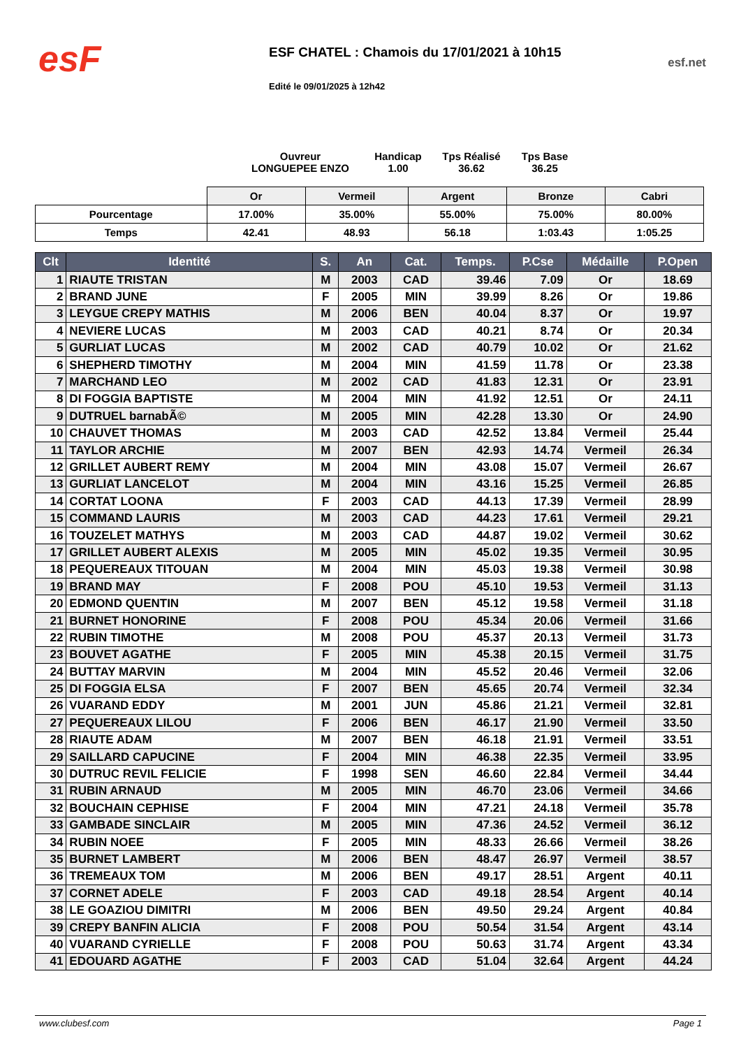esF
ESF CHATEL : Chamois du 17/01/2021 à 10h15
Edité le 09/01/2025 à 12h42
esf.net
Ouvreur
LONGUEPEE ENZO
Handicap
1.00
Tps Réalisé
36.62
Tps Base
36.25
| | Or | Vermeil | Argent | Bronze | Cabri |
| Pourcentage | 17.00% | 35.00% | 55.00% | 75.00% | 80.00% |
| Temps | 42.41 | 48.93 | 56.18 | 1:03.43 | 1:05.25 |
| Clt | Identité | S. | An | Cat. | Temps. | P.Cse | Médaille | P.Open |
| --- | --- | --- | --- | --- | --- | --- | --- | --- |
| 1 | RIAUTE TRISTAN | M | 2003 | CAD | 39.46 | 7.09 | Or | 18.69 |
| 2 | BRAND JUNE | F | 2005 | MIN | 39.99 | 8.26 | Or | 19.86 |
| 3 | LEYGUE CREPY MATHIS | M | 2006 | BEN | 40.04 | 8.37 | Or | 19.97 |
| 4 | NEVIERE LUCAS | M | 2003 | CAD | 40.21 | 8.74 | Or | 20.34 |
| 5 | GURLIAT LUCAS | M | 2002 | CAD | 40.79 | 10.02 | Or | 21.62 |
| 6 | SHEPHERD TIMOTHY | M | 2004 | MIN | 41.59 | 11.78 | Or | 23.38 |
| 7 | MARCHAND LEO | M | 2002 | CAD | 41.83 | 12.31 | Or | 23.91 |
| 8 | DI FOGGIA BAPTISTE | M | 2004 | MIN | 41.92 | 12.51 | Or | 24.11 |
| 9 | DUTRUEL barnabÃ© | M | 2005 | MIN | 42.28 | 13.30 | Or | 24.90 |
| 10 | CHAUVET THOMAS | M | 2003 | CAD | 42.52 | 13.84 | Vermeil | 25.44 |
| 11 | TAYLOR ARCHIE | M | 2007 | BEN | 42.93 | 14.74 | Vermeil | 26.34 |
| 12 | GRILLET AUBERT REMY | M | 2004 | MIN | 43.08 | 15.07 | Vermeil | 26.67 |
| 13 | GURLIAT LANCELOT | M | 2004 | MIN | 43.16 | 15.25 | Vermeil | 26.85 |
| 14 | CORTAT LOONA | F | 2003 | CAD | 44.13 | 17.39 | Vermeil | 28.99 |
| 15 | COMMAND LAURIS | M | 2003 | CAD | 44.23 | 17.61 | Vermeil | 29.21 |
| 16 | TOUZELET MATHYS | M | 2003 | CAD | 44.87 | 19.02 | Vermeil | 30.62 |
| 17 | GRILLET AUBERT ALEXIS | M | 2005 | MIN | 45.02 | 19.35 | Vermeil | 30.95 |
| 18 | PEQUEREAUX TITOUAN | M | 2004 | MIN | 45.03 | 19.38 | Vermeil | 30.98 |
| 19 | BRAND MAY | F | 2008 | POU | 45.10 | 19.53 | Vermeil | 31.13 |
| 20 | EDMOND QUENTIN | M | 2007 | BEN | 45.12 | 19.58 | Vermeil | 31.18 |
| 21 | BURNET HONORINE | F | 2008 | POU | 45.34 | 20.06 | Vermeil | 31.66 |
| 22 | RUBIN TIMOTHE | M | 2008 | POU | 45.37 | 20.13 | Vermeil | 31.73 |
| 23 | BOUVET AGATHE | F | 2005 | MIN | 45.38 | 20.15 | Vermeil | 31.75 |
| 24 | BUTTAY MARVIN | M | 2004 | MIN | 45.52 | 20.46 | Vermeil | 32.06 |
| 25 | DI FOGGIA ELSA | F | 2007 | BEN | 45.65 | 20.74 | Vermeil | 32.34 |
| 26 | VUARAND EDDY | M | 2001 | JUN | 45.86 | 21.21 | Vermeil | 32.81 |
| 27 | PEQUEREAUX LILOU | F | 2006 | BEN | 46.17 | 21.90 | Vermeil | 33.50 |
| 28 | RIAUTE ADAM | M | 2007 | BEN | 46.18 | 21.91 | Vermeil | 33.51 |
| 29 | SAILLARD CAPUCINE | F | 2004 | MIN | 46.38 | 22.35 | Vermeil | 33.95 |
| 30 | DUTRUC REVIL FELICIE | F | 1998 | SEN | 46.60 | 22.84 | Vermeil | 34.44 |
| 31 | RUBIN ARNAUD | M | 2005 | MIN | 46.70 | 23.06 | Vermeil | 34.66 |
| 32 | BOUCHAIN CEPHISE | F | 2004 | MIN | 47.21 | 24.18 | Vermeil | 35.78 |
| 33 | GAMBADE SINCLAIR | M | 2005 | MIN | 47.36 | 24.52 | Vermeil | 36.12 |
| 34 | RUBIN NOEE | F | 2005 | MIN | 48.33 | 26.66 | Vermeil | 38.26 |
| 35 | BURNET LAMBERT | M | 2006 | BEN | 48.47 | 26.97 | Vermeil | 38.57 |
| 36 | TREMEAUX TOM | M | 2006 | BEN | 49.17 | 28.51 | Argent | 40.11 |
| 37 | CORNET ADELE | F | 2003 | CAD | 49.18 | 28.54 | Argent | 40.14 |
| 38 | LE GOAZIOU DIMITRI | M | 2006 | BEN | 49.50 | 29.24 | Argent | 40.84 |
| 39 | CREPY BANFIN ALICIA | F | 2008 | POU | 50.54 | 31.54 | Argent | 43.14 |
| 40 | VUARAND CYRIELLE | F | 2008 | POU | 50.63 | 31.74 | Argent | 43.34 |
| 41 | EDOUARD AGATHE | F | 2003 | CAD | 51.04 | 32.64 | Argent | 44.24 |
www.clubesf.com Page 1